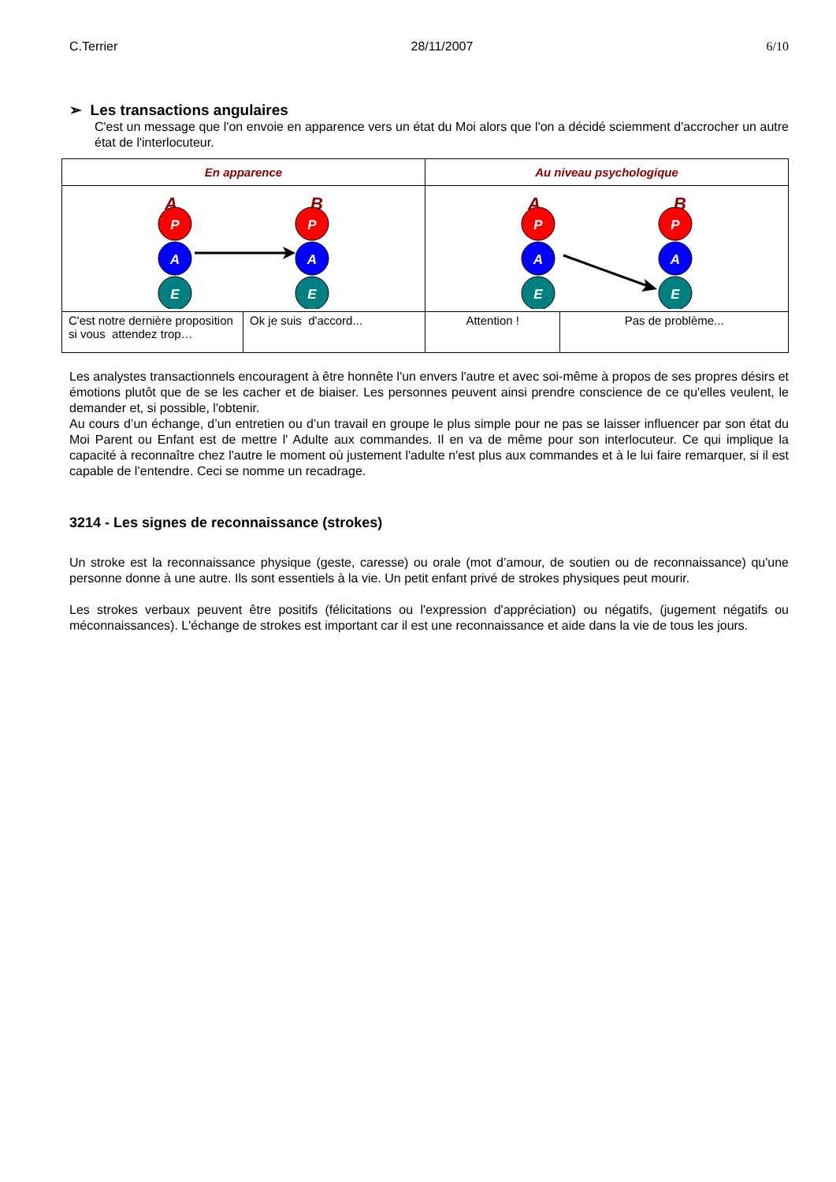C.Terrier 28/11/2007 6/10
➢ Les transactions angulaires
C'est un message que l'on envoie en apparence vers un état du Moi alors que l'on a décidé sciemment d'accrocher un autre état de l'interlocuteur.
| En apparence | | Au niveau psychologique | |
| A B P A E P A E | | A B P A E P A E | |
| C'est notre dernière proposition si vous attendez trop… | Ok je suis d'accord... | Attention ! | Pas de problème... |
Les analystes transactionnels encouragent à être honnête l'un envers l'autre et avec soi-même à propos de ses propres désirs et émotions plutôt que de se les cacher et de biaiser. Les personnes peuvent ainsi prendre conscience de ce qu'elles veulent, le demander et, si possible, l'obtenir.
Au cours d’un échange, d’un entretien ou d’un travail en groupe le plus simple pour ne pas se laisser influencer par son état du Moi Parent ou Enfant est de mettre l' Adulte aux commandes. Il en va de même pour son interlocuteur. Ce qui implique la capacité à reconnaître chez l'autre le moment où justement l'adulte n'est plus aux commandes et à le lui faire remarquer, si il est capable de l’entendre. Ceci se nomme un recadrage.
3214 - Les signes de reconnaissance (strokes)
Un stroke est la reconnaissance physique (geste, caresse) ou orale (mot d’amour, de soutien ou de reconnaissance) qu'une personne donne à une autre. Ils sont essentiels à la vie. Un petit enfant privé de strokes physiques peut mourir.
Les strokes verbaux peuvent être positifs (félicitations ou l'expression d'appréciation) ou négatifs, (jugement négatifs ou méconnaissances). L'échange de strokes est important car il est une reconnaissance et aide dans la vie de tous les jours.